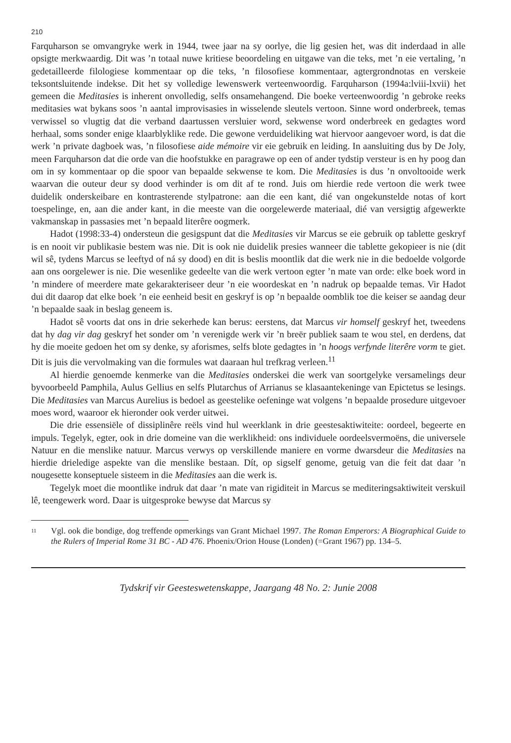210
Farquharson se omvangryke werk in 1944, twee jaar na sy oorlye, die lig gesien het, was dit inderdaad in alle opsigte merkwaardig. Dit was ’n totaal nuwe kritiese beoordeling en uitgawe van die teks, met ’n eie vertaling, ’n gedetailleerde filologiese kommentaar op die teks, ’n filosofiese kommentaar, agtergrondnotas en verskeie teksontsluitende indekse. Dit het sy volledige lewenswerk verteenwoordig. Farquharson (1994a:lviii-lxvii) het gemeen die Meditasies is inherent onvolledig, selfs onsamehangend. Die boeke verteenwoordig ’n gebroke reeks meditasies wat bykans soos ’n aantal improvisasies in wisselende sleutels vertoon. Sinne word onderbreek, temas verwissel so vlugtig dat die verband daartussen versluier word, sekwense word onderbreek en gedagtes word herhaal, soms sonder enige klaarblyklike rede. Die gewone verduideliking wat hiervoor aangevoer word, is dat die werk ’n private dagboek was, ’n filosofiese aide mémoire vir eie gebruik en leiding. In aansluiting dus by De Joly, meen Farquharson dat die orde van die hoofstukke en paragrawe op een of ander tydstip versteur is en hy poog dan om in sy kommentaar op die spoor van bepaalde sekwense te kom. Die Meditasies is dus ’n onvoltooide werk waarvan die outeur deur sy dood verhinder is om dit af te rond. Juis om hierdie rede vertoon die werk twee duidelik onderskeibare en kontrasterende stylpatrone: aan die een kant, dié van ongekunstelde notas of kort toespelinge, en, aan die ander kant, in die meeste van die oorgelewerde materiaal, dié van versigtig afgewerkte vakmanskap in passasies met ’n bepaald literêre oogmerk.
Hadot (1998:33-4) ondersteun die gesigspunt dat die Meditasies vir Marcus se eie gebruik op tablette geskryf is en nooit vir publikasie bestem was nie. Dit is ook nie duidelik presies wanneer die tablette gekopieer is nie (dit wil sê, tydens Marcus se leeftyd of ná sy dood) en dit is beslis moontlik dat die werk nie in die bedoelde volgorde aan ons oorgelewer is nie. Die wesenlike gedeelte van die werk vertoon egter ’n mate van orde: elke boek word in ’n mindere of meerdere mate gekarakteriseer deur ’n eie woordeskat en ’n nadruk op bepaalde temas. Vir Hadot dui dit daarop dat elke boek ’n eie eenheid besit en geskryf is op ’n bepaalde oomblik toe die keiser se aandag deur ’n bepaalde saak in beslag geneem is.
Hadot sê voorts dat ons in drie sekerhede kan berus: eerstens, dat Marcus vir homself geskryf het, tweedens dat hy dag vir dag geskryf het sonder om ’n verenigde werk vir ’n breër publiek saam te wou stel, en derdens, dat hy die moeite gedoen het om sy denke, sy aforismes, selfs blote gedagtes in ’n hoogs verfynde literêre vorm te giet. Dit is juis die vervolmaking van die formules wat daaraan hul trefkrag verleen.<sup>11</sup>
Al hierdie genoemde kenmerke van die Meditasies onderskei die werk van soortgelyke versamelings deur byvoorbeeld Pamphila, Aulus Gellius en selfs Plutarchus of Arrianus se klasaantekeninge van Epictetus se lesings. Die Meditasies van Marcus Aurelius is bedoel as geestelike oefeninge wat volgens ’n bepaalde prosedure uitgevoer moes word, waaroor ek hieronder ook verder uitwei.
Die drie essensiële of dissiplinêre reëls vind hul weerklank in drie geestesaktiwiteite: oordeel, begeerte en impuls. Tegelyk, egter, ook in drie domeine van die werklikheid: ons individuele oordeelsvermoëns, die universele Natuur en die menslike natuur. Marcus verwys op verskillende maniere en vorme dwarsdeur die Meditasies na hierdie drieledige aspekte van die menslike bestaan. Dít, op sigself genome, getuig van die feit dat daar ’n nougesette konseptuele sisteem in die Meditasies aan die werk is.
Tegelyk moet die moontlike indruk dat daar ’n mate van rigiditeit in Marcus se mediteringsaktiwiteit verskuil lê, teengewerk word. Daar is uitgesproke bewyse dat Marcus sy
11 Vgl. ook die bondige, dog treffende opmerkings van Grant Michael 1997. The Roman Emperors: A Biographical Guide to the Rulers of Imperial Rome 31 BC - AD 476. Phoenix/Orion House (Londen) (=Grant 1967) pp. 134–5.
Tydskrif vir Geesteswetenskappe, Jaargang 48 No. 2: Junie 2008